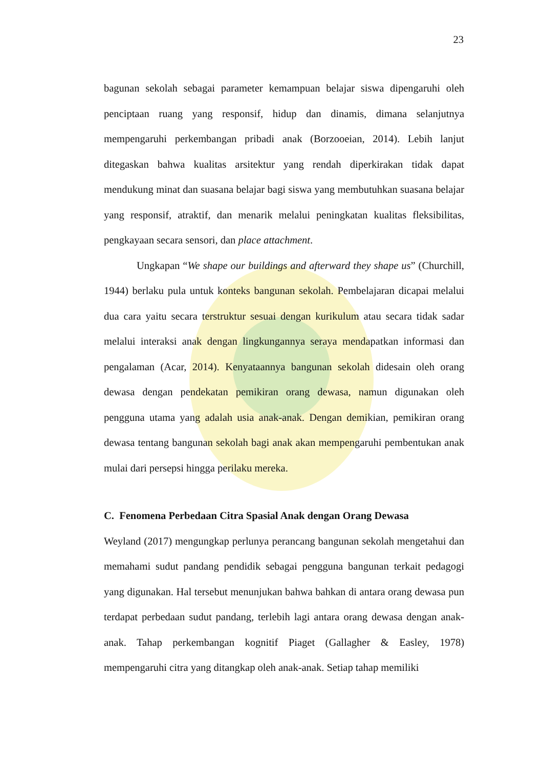23
bagunan sekolah sebagai parameter kemampuan belajar siswa dipengaruhi oleh penciptaan ruang yang responsif, hidup dan dinamis, dimana selanjutnya mempengaruhi perkembangan pribadi anak (Borzooeian, 2014). Lebih lanjut ditegaskan bahwa kualitas arsitektur yang rendah diperkirakan tidak dapat mendukung minat dan suasana belajar bagi siswa yang membutuhkan suasana belajar yang responsif, atraktif, dan menarik melalui peningkatan kualitas fleksibilitas, pengkayaan secara sensori, dan place attachment.
Ungkapan “We shape our buildings and afterward they shape us” (Churchill, 1944) berlaku pula untuk konteks bangunan sekolah. Pembelajaran dicapai melalui dua cara yaitu secara terstruktur sesuai dengan kurikulum atau secara tidak sadar melalui interaksi anak dengan lingkungannya seraya mendapatkan informasi dan pengalaman (Acar, 2014). Kenyataannya bangunan sekolah didesain oleh orang dewasa dengan pendekatan pemikiran orang dewasa, namun digunakan oleh pengguna utama yang adalah usia anak-anak. Dengan demikian, pemikiran orang dewasa tentang bangunan sekolah bagi anak akan mempengaruhi pembentukan anak mulai dari persepsi hingga perilaku mereka.
C. Fenomena Perbedaan Citra Spasial Anak dengan Orang Dewasa
Weyland (2017) mengungkap perlunya perancang bangunan sekolah mengetahui dan memahami sudut pandang pendidik sebagai pengguna bangunan terkait pedagogi yang digunakan. Hal tersebut menunjukan bahwa bahkan di antara orang dewasa pun terdapat perbedaan sudut pandang, terlebih lagi antara orang dewasa dengan anak-anak. Tahap perkembangan kognitif Piaget (Gallagher & Easley, 1978) mempengaruhi citra yang ditangkap oleh anak-anak. Setiap tahap memiliki